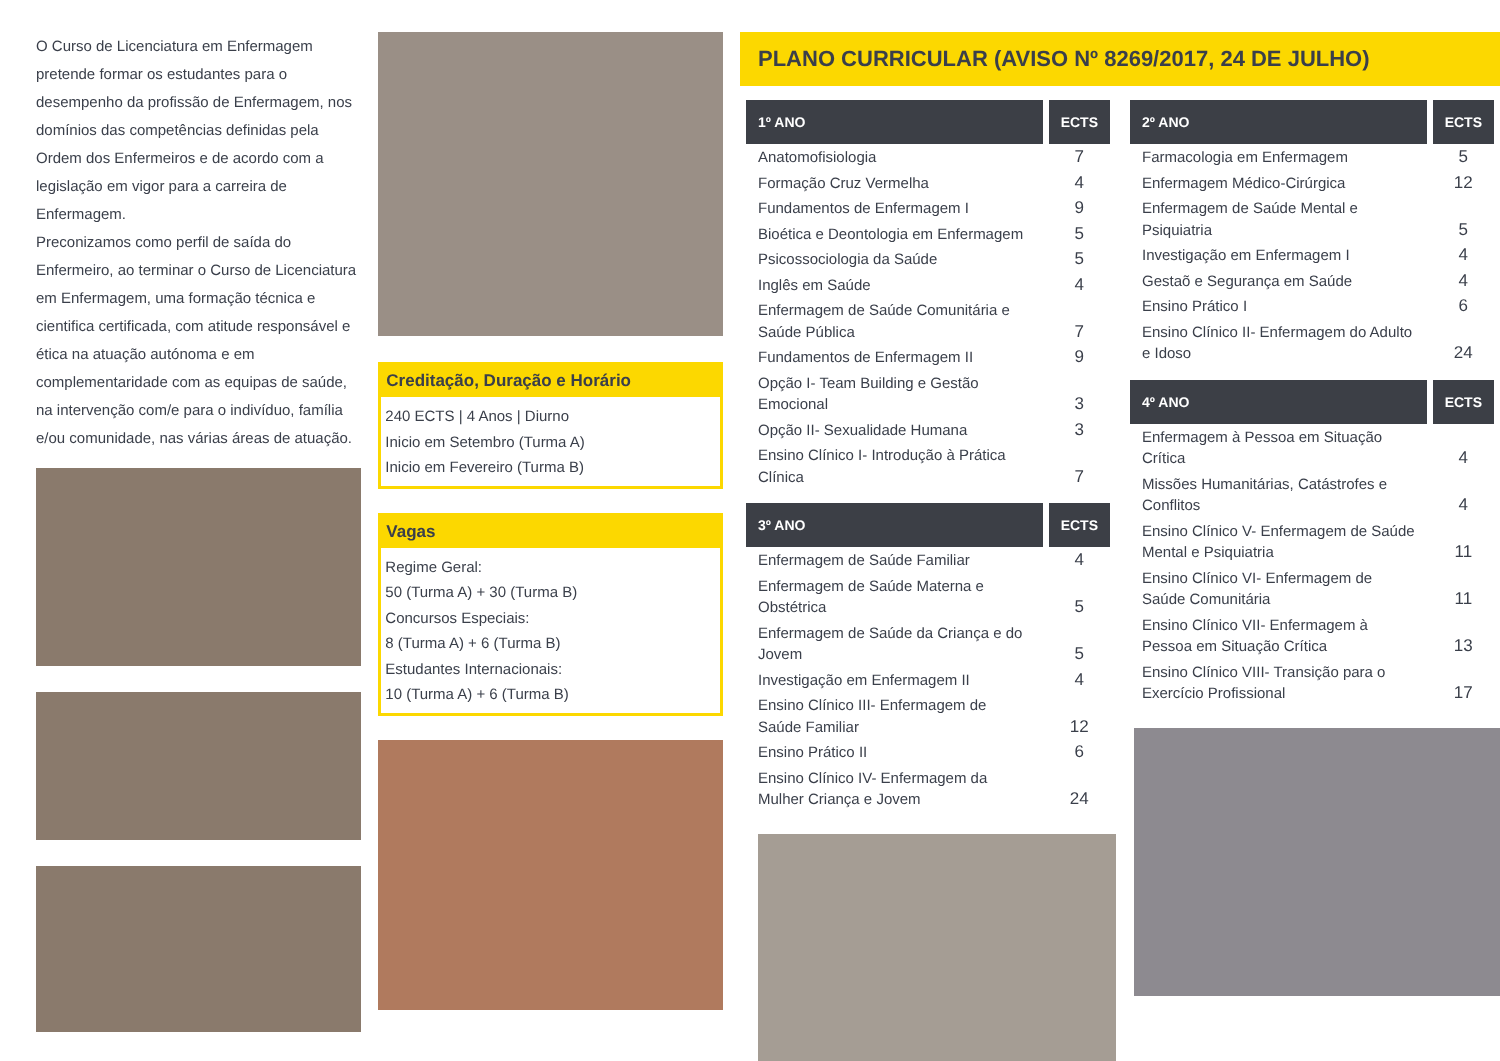O Curso de Licenciatura em Enfermagem pretende formar os estudantes para o desempenho da profissão de Enfermagem, nos domínios das competências definidas pela Ordem dos Enfermeiros e de acordo com a legislação em vigor para a carreira de Enfermagem.
Preconizamos como perfil de saída do Enfermeiro, ao terminar o Curso de Licenciatura em Enfermagem, uma formação técnica e cientifica certificada, com atitude responsável e ética na atuação autónoma e em complementaridade com as equipas de saúde, na intervenção com/e para o indivíduo, família e/ou comunidade, nas várias áreas de atuação.
Creditação, Duração e Horário
240 ECTS | 4 Anos | Diurno
Inicio em Setembro (Turma A)
Inicio em Fevereiro (Turma B)
Vagas
Regime Geral:
50 (Turma A) + 30 (Turma B)
Concursos Especiais:
8 (Turma A) + 6 (Turma B)
Estudantes Internacionais:
10 (Turma A) + 6 (Turma B)
PLANO CURRICULAR (AVISO Nº 8269/2017, 24 DE JULHO)
| 1º ANO | ECTS |
| --- | --- |
| Anatomofisiologia | 7 |
| Formação Cruz Vermelha | 4 |
| Fundamentos de Enfermagem I | 9 |
| Bioética e Deontologia em Enfermagem | 5 |
| Psicossociologia da Saúde | 5 |
| Inglês em Saúde | 4 |
| Enfermagem de Saúde Comunitária e Saúde Pública | 7 |
| Fundamentos de Enfermagem II | 9 |
| Opção I- Team Building e Gestão Emocional | 3 |
| Opção II- Sexualidade Humana | 3 |
| Ensino Clínico I- Introdução à Prática Clínica | 7 |
| 3º ANO | ECTS |
| --- | --- |
| Enfermagem de Saúde Familiar | 4 |
| Enfermagem de Saúde Materna e Obstétrica | 5 |
| Enfermagem de Saúde da Criança e do Jovem | 5 |
| Investigação em Enfermagem II | 4 |
| Ensino Clínico III- Enfermagem de Saúde Familiar | 12 |
| Ensino Prático II | 6 |
| Ensino Clínico IV- Enfermagem da Mulher Criança e Jovem | 24 |
| 2º ANO | ECTS |
| --- | --- |
| Farmacologia em Enfermagem | 5 |
| Enfermagem Médico-Cirúrgica | 12 |
| Enfermagem de Saúde Mental e Psiquiatria | 5 |
| Investigação em Enfermagem I | 4 |
| Gestaõ e Segurança em Saúde | 4 |
| Ensino Prático I | 6 |
| Ensino Clínico II- Enfermagem do Adulto e Idoso | 24 |
| 4º ANO | ECTS |
| --- | --- |
| Enfermagem à Pessoa em Situação Crítica | 4 |
| Missões Humanitárias, Catástrofes e Conflitos | 4 |
| Ensino Clínico V- Enfermagem de Saúde Mental e Psiquiatria | 11 |
| Ensino Clínico VI- Enfermagem de Saúde Comunitária | 11 |
| Ensino Clínico VII- Enfermagem à Pessoa em Situação Crítica | 13 |
| Ensino Clínico VIII- Transição para o Exercício Profissional | 17 |